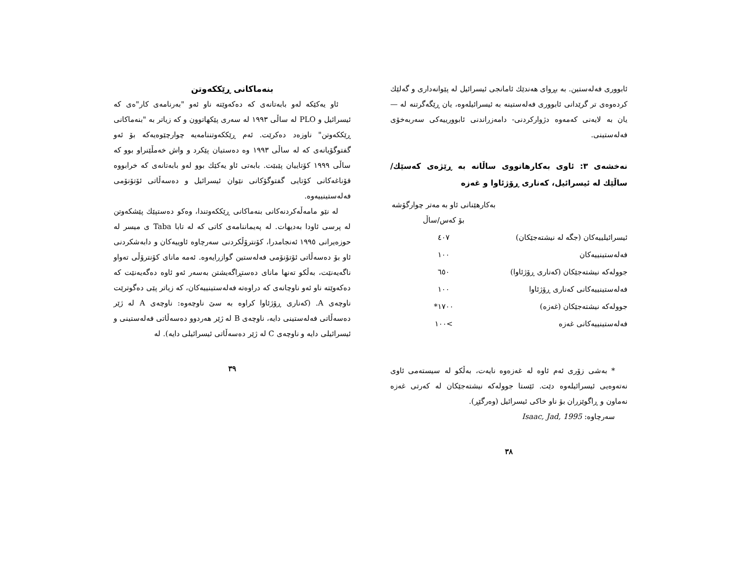ئابووری فەلەستین. بە بڕوای هەندێك ئامانجی ئیسرائیل لە پێوانەداری و گەلێك کردەوەی تر گرێدانی ئابووری فەلەستینە بە ئیسرائیلەوە، یان ڕێگەگرتنە لە —یان بە لایەنی کەمەوە دژوارکردنی- دامەزراندنی ئابوورییەکی سەربەخۆی فەلەستینی.
نەخشەی ٣: ئاوی بەکارهاتووی ساڵانە بە ڕێژەی کەسێك/ساڵێك لە ئیسرائیل، کەناری ڕۆژئاوا و غەزە
| | بەکارهێنانی ئاو بە مەتر چوارگۆشە بۆ کەس/ساڵ |
| ئیسرائیلییەکان (جگە لە نیشتەجێکان) | ٤٠٧ |
| فەلەستینییەکان | ١٠٠ |
| جوولەکە نیشتەجێکان (کەناری ڕۆژئاوا) | ٦٥٠ |
| فەلەستینییەکانی کەناری ڕۆژئاوا | ١٠٠ |
| جوولەکە نیشتەجێکان (غەزە) | ١٧٠٠* |
| فەلەستینییەکانی غەزە | >١٠٠ |
* بەشی زۆری ئەم ئاوە لە غەزەوە نایەت، بەڵکو لە سیستەمی ئاوی نەتەوەیی ئیسرائیلەوە دێت. ئێستا جوولەکە نیشتەجێکان لە کەرتی غەزە نەماون و ڕاگوێزران بۆ ناو خاکی ئیسرائیل (وەرگێڕ).
سەرچاوە: Isaac, Jad, 1995
٣٨
بنەماکانی ڕێککەوتن
ئاو یەکێکە لەو بابەتانەی کە دەکەوێتە ناو ئەو "بەرنامەی کار"ەی کە ئیسرائیل و PLO لە ساڵی ١٩٩٣ لە سەری پێکهاتوون و کە زیاتر بە "بنەماکانی ڕێککەوتن" ناوزەد دەکرێت. ئەم ڕێککەوتننامەیە چوارچێوەیەکە بۆ ئەو گفتوگۆیانەی کە لە ساڵی ١٩٩٣ وە دەستیان پێکرد و واش خەمڵێنراو بوو کە ساڵی ١٩٩٩ کۆتاییان پێبێت. بابەتی ئاو یەکێك بوو لەو بابەتانەی کە خرابووە قۆناغەکانی کۆتایی گفتوگۆکانی نێوان ئیسرائیل و دەسەڵاتی ئۆتۆنۆمی فەلەستینییەوە.
لە نێو مامەڵەکردنەکانی بنەماکانی ڕێککەوتندا، وەکو دەستپێك پێشکەوتن لە پرسی ئاودا بەدیهات. لە پەیماننامەی کاتی کە لە تابا Taba ی میسر لە حوزەیرانی ١٩٩٥ ئەنجامدرا، کۆنترۆڵکردنی سەرچاوە ئاوییەکان و دابەشکردنی ئاو بۆ دەسەڵاتی ئۆتۆنۆمی فەلەستین گوازرایەوە. ئەمە مانای کۆنترۆڵی تەواو ناگەیەنێت، بەڵکو تەنها مانای دەستڕاگەیشتن بەسەر ئەو ئاوە دەگەیەنێت کە دەکەوێتە ناو ئەو ناوچانەی کە دراوەتە فەلەستینییەکان، کە زیاتر پێی دەگوترێت ناوچەی A. (کەناری ڕۆژئاوا کراوە بە سێ ناوچەوە: ناوچەی A لە ژێر دەسەڵاتی فەلەستینی دایە، ناوچەی B لە ژێر هەردوو دەسەڵاتی فەلەستینی و ئیسرائیلی دایە و ناوچەی C لە ژێر دەسەڵاتی ئیسرائیلی دایە). لە
٣٩